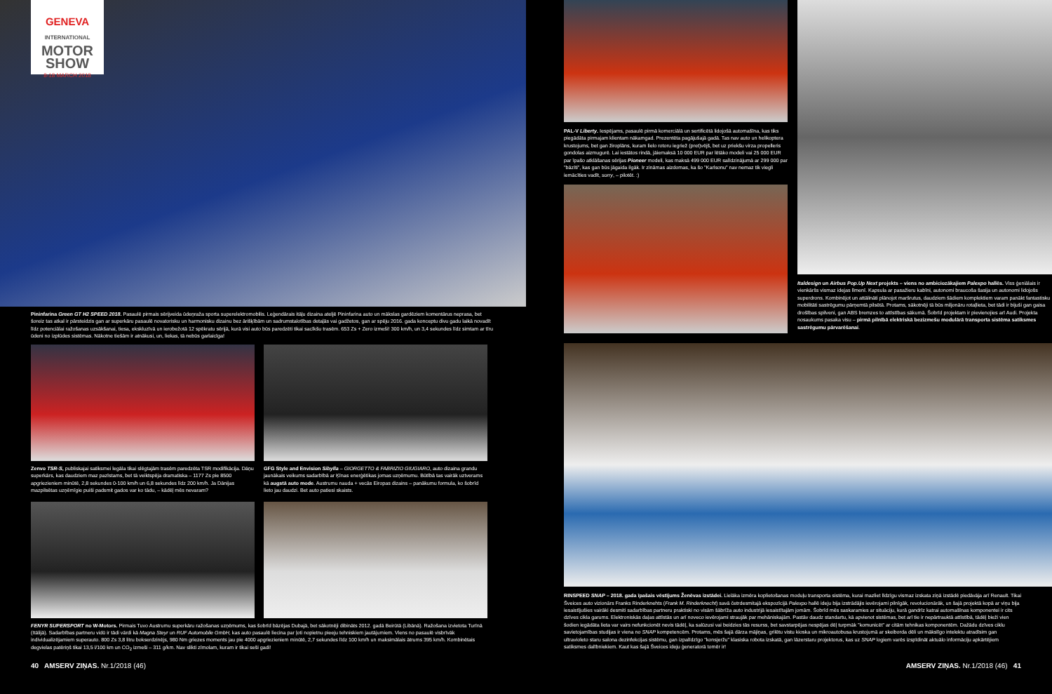GENEVA
INTERNATIONAL
MOTOR
SHOW
8-18 MARCH 2018
Pininfarina Green GT H2 SPEED 2018. Pasaulē pirmais sērijveida ūdeņraža sporta superelektromobilis. Leģendārais itāļu dizaina ateljē Pininfarina auto un mākslas gardēziem komentārus neprasa, bet šoreiz tas atkal ir pārsteidzis gan ar superkāru pasaulē novatorisku un harmonisku dizainu bez ārišķībām un sadrumstalotības detaļās vai gadžetos, gan ar spēju 2016. gada konceptu divu gadu laikā novadīt līdz potenciālai ražošanas uzsākšanai, tiesa, ekskluzīvā un ierobežotā 12 spēkratu sērijā, kurā visi auto būs paredzēti tikai sacīkšu trasēm. 653 Zs + Zero izmeši! 300 km/h, un 3,4 sekundes līdz simtam ar tīru ūdeni no izplūdes sistēmas. Nākotne tiešām ir atnākusi, un, liekas, tā nebūs garlaicīga!
Zenvo TSR-S, publiskajai satiksmei legāla tikai slēgtajām trasēm paredzēta TSR modifikācija. Dāņu superkārs, kas daudziem maz pazīstams, bet tā veiktspēja dramatiska – 1177 Zs pie 8500 apgriezieniem minūtē, 2,8 sekundes 0-100 km/h un 6,8 sekundes līdz 200 km/h. Ja Dānijas mazpilsētas uzņēmīgie puiši padsmit gados var ko tādu, – kādēļ mēs nevaram?
GFG Style and Envision Sibylla – GIORGETTO & FABRIZIO GIUGIARO, auto dizaina grandu jaunākais veikums sadarbībā ar Ķīnas enerģētikas jomas uzņēmumu. Būtībā tas vairāk uztverams kā augstā auto mode. Austrumu nauda + vecās Eiropas dizains – panākumu formula, ko šobrīd lieto jau daudzi. Bet auto patiesi skaists.
FENYR SUPERSPORT no W-Motors. Pirmais Tuvo Austrumu superkāru ražošanas uzņēmums, kas šobrīd bāzējas Dubajā, bet sākotnēji dibināts 2012. gadā Beirūtā (Libānā). Ražošana izvietota Turīnā (Itālijā). Sadarbības partneru vidū ir tādi vārdi kā Magna Steyr un RUF Automobile GmbH, kas auto pasaulē liecina par ļoti nopietnu pieeju tehniskiem jautājumiem. Viens no pasaulē visbrīvāk individualizējamiem superauto. 800 Zs 3,8 litru bokserdzinējs, 980 Nm griezes moments jau pie 4000 apgriezieniem minūtē, 2,7 sekundes līdz 100 km/h un maksimālais ātrums 395 km/h. Kombinētais degvielas patēriņš tikai 13,5 l/100 km un CO<sub>2</sub> izmeši – 311 g/km. Nav slikti zīmolam, kuram ir tikai seši gadi!
40 AMSERV ZIŅAS. Nr.1/2018 (46)
PAL-V Liberty. Iespējams, pasaulē pirmā komerciālā un sertificētā lidojošā automašīna, kas tiks piegādāta pirmajam klientam nākamgad. Prezentēta pagājušajā gadā. Tas nav auto un helikoptera krustojums, bet gan žiroplāns, kuram lielo rotoru iegriež (pret)vējš, bet uz priekšu virza propelleris gondolas aizmugurē. Lai iestātos rindā, jāiemaksā 10 000 EUR par lētāko modeli vai 25 000 EUR par īpašo atklāšanas sērijas Pioneer modeli, kas maksā 499 000 EUR salīdzinājumā ar 299 000 par "bāzīti", kas gan būs jāgaida ilgāk. Ir zināmas aizdomas, ka šo "Karlsonu" nav nemaz tik viegli iemācīties vadīt, sorry, – pilotēt. :)
Italdesign un Airbus Pop.Up Next projekts – viens no ambiciozākajiem Palexpo hallēs. Viss ģeniālais ir vienkāršs vismaz idejas līmenī. Kapsula ar pasažieru kabīni, autonomi braucoša šasija un autonomi lidojošs superdrons. Kombinējot un attālināti plānojot maršrutus, daudziem šādiem komplektiem varam panākt fantastisku mobilitāti sastrēgumu pārņemtā pilsētā. Protams, sākotnēji tā būs miljonāru rotaļlieta, bet tādi ir bijuši gan gaisa drošības spilveni, gan ABS bremzes to attīstības sākumā. Šobrīd projektam ir pievienojies arī Audi. Projekta nosaukums pasaka visu – pirmā pilnībā elektriskā bezizmešu modulārā transporta sistēma satiksmes sastrēgumu pārvarēšanai.
RINSPEED SNAP – 2018. gada īpašais vēstījums Ženēvas izstādei. Lielāka izmēra koplietošanas moduļu transporta sistēma, kurai mazliet līdzīgu vismaz izskata ziņā izstādē piedāvāja arī Renault. Tikai Šveices auto vizionārs Franks Rinderknehts (Frank M. Rinderknecht) savā četrdesmitajā ekspozīcijā Palexpo hallē ideju bija izstrādājis ievērojami pilnīgāk, revolucionārāk, un šajā projektā kopā ar viņu bija iesaistījušies vairāki desmiti sadarbības partneru praktiski no visām šābrīža auto industrijā iesaistītajām jomām. Šobrīd mēs saskaramies ar situāciju, kurā gandrīz katrai automašīnas komponentei ir cits dzīves cikla garums. Elektroniskās daļas attīstās un arī noveco ievērojami straujāk par mehāniskajām. Pastāv daudz standartu, kā apvienot sistēmas, bet arī tie ir nepārtrauktā attīstībā, tādēļ bieži vien šodien iegādāta lieta var vairs nefunkcionēt nevis tādēļ, ka salūzusi vai beidzies tās resurss, bet savstarpējas nespējas dēļ turpmāk "komunicēt" ar citām tehnikas komponentēm. Dažādu dzīves ciklu savietojamības studijas ir viena no SNAP kompetencēm. Protams, mēs šajā dārza mājiņas, grilētu vistu kioska un mikroautobusa krustojumā ar skeiborda dēli un mākslīgo intelektu atradīsim gan ultravioleto staru salona dezinfekcijas sistēmu, gan izpalīdzīgo "konsjeržu" klasiska robota izskatā, gan lāzerstaru projektorus, kas uz SNAP logiem varēs izspīdināt aktuālo informāciju apkārtējiem satiksmes dalībniekiem. Kaut kas šajā Šveices ideju ģeneratorā tomēr ir!
AMSERV ZIŅAS. Nr.1/2018 (46) 41